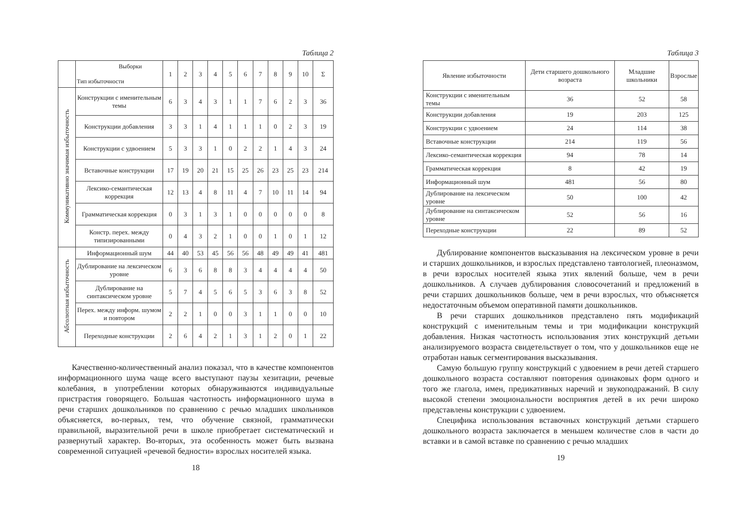Таблица 2
| | Выборки Тип избыточности | 1 | 2 | 3 | 4 | 5 | 6 | 7 | 8 | 9 | 10 | Σ |
| --- | --- | --- | --- | --- | --- | --- | --- | --- | --- | --- | --- | --- |
| Коммуникативно значимая избыточность | Конструкции с именительным темы | 6 | 3 | 4 | 3 | 1 | 1 | 7 | 6 | 2 | 3 | 36 |
| | Конструкции добавления | 3 | 3 | 1 | 4 | 1 | 1 | 1 | 0 | 2 | 3 | 19 |
| | Конструкции с удвоением | 5 | 3 | 3 | 1 | 0 | 2 | 2 | 1 | 4 | 3 | 24 |
| | Вставочные конструкции | 17 | 19 | 20 | 21 | 15 | 25 | 26 | 23 | 25 | 23 | 214 |
| | Лексико-семантическая коррекция | 12 | 13 | 4 | 8 | 11 | 4 | 7 | 10 | 11 | 14 | 94 |
| | Грамматическая коррекция | 0 | 3 | 1 | 3 | 1 | 0 | 0 | 0 | 0 | 0 | 8 |
| | Констр. перех. между типизированными | 0 | 4 | 3 | 2 | 1 | 0 | 0 | 1 | 0 | 1 | 12 |
| Абсолютная избыточность | Информационный шум | 44 | 40 | 53 | 45 | 56 | 56 | 48 | 49 | 49 | 41 | 481 |
| | Дублирование на лексическом уровне | 6 | 3 | 6 | 8 | 8 | 3 | 4 | 4 | 4 | 4 | 50 |
| | Дублирование на синтаксическом уровне | 5 | 7 | 4 | 5 | 6 | 5 | 3 | 6 | 3 | 8 | 52 |
| | Перех. между информ. шумом и повтором | 2 | 2 | 1 | 0 | 0 | 3 | 1 | 1 | 0 | 0 | 10 |
| | Переходные конструкции | 2 | 6 | 4 | 2 | 1 | 3 | 1 | 2 | 0 | 1 | 22 |
Качественно-количественный анализ показал, что в качестве компонентов информационного шума чаще всего выступают паузы хезитации, речевые колебания, в употреблении которых обнаруживаются индивидуальные пристрастия говорящего. Большая частотность информационного шума в речи старших дошкольников по сравнению с речью младших школьников объясняется, во-первых, тем, что обучение связной, грамматически правильной, выразительной речи в школе приобретает систематический и развернутый характер. Во-вторых, эта особенность может быть вызвана современной ситуацией «речевой бедности» взрослых носителей языка.
18
Таблица 3
| Явление избыточности | Дети старшего дошкольного возраста | Младшие школьники | Взрослые |
| --- | --- | --- | --- |
| Конструкции с именительным темы | 36 | 52 | 58 |
| Конструкции добавления | 19 | 203 | 125 |
| Конструкции с удвоением | 24 | 114 | 38 |
| Вставочные конструкции | 214 | 119 | 56 |
| Лексико-семантическая коррекция | 94 | 78 | 14 |
| Грамматическая коррекция | 8 | 42 | 19 |
| Информационный шум | 481 | 56 | 80 |
| Дублирование на лексическом уровне | 50 | 100 | 42 |
| Дублирование на синтаксическом уровне | 52 | 56 | 16 |
| Переходные конструкции | 22 | 89 | 52 |
Дублирование компонентов высказывания на лексическом уровне в речи и старших дошкольников, и взрослых представлено тавтологией, плеоназмом, в речи взрослых носителей языка этих явлений больше, чем в речи дошкольников. А случаев дублирования словосочетаний и предложений в речи старших дошкольников больше, чем в речи взрослых, что объясняется недостаточным объемом оперативной памяти дошкольников.
В речи старших дошкольников представлено пять модификаций конструкций с именительным темы и три модификации конструкций добавления. Низкая частотность использования этих конструкций детьми анализируемого возраста свидетельствует о том, что у дошкольников еще не отработан навык сегментирования высказывания.
Самую большую группу конструкций с удвоением в речи детей старшего дошкольного возраста составляют повторения одинаковых форм одного и того же глагола, имен, предикативных наречий и звукоподражаний. В силу высокой степени эмоциональности восприятия детей в их речи широко представлены конструкции с удвоением.
Специфика использования вставочных конструкций детьми старшего дошкольного возраста заключается в меньшем количестве слов в части до вставки и в самой вставке по сравнению с речью младших
19